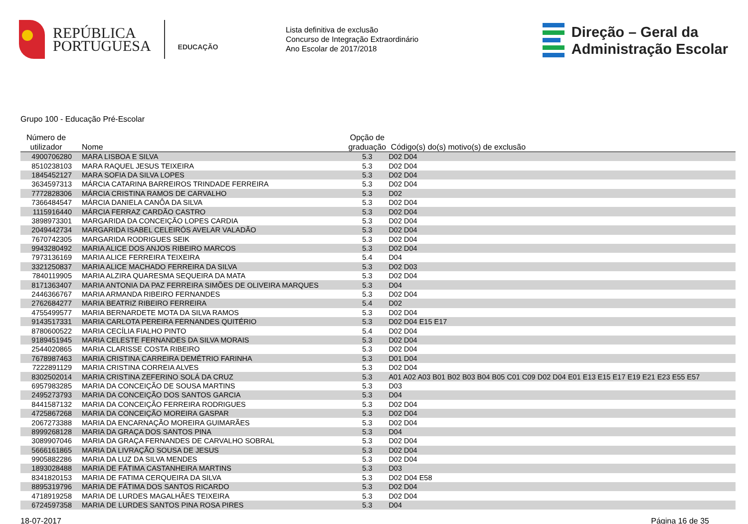REPÚBLICA
PORTUGUESA
EDUCAÇÃO
Lista definitiva de exclusão
Concurso de Integração Extraordinário
Ano Escolar de 2017/2018
Direção – Geral da
Administração Escolar
Grupo 100 - Educação Pré-Escolar
| Número de utilizador | Nome | Opção de graduação | Código(s) do(s) motivo(s) de exclusão |
| --- | --- | --- | --- |
| 4900706280 | MARA LISBOA E SILVA | 5.3 | D02 D04 |
| 8510238103 | MARA RAQUEL JESUS TEIXEIRA | 5.3 | D02 D04 |
| 1845452127 | MARA SOFIA DA SILVA LOPES | 5.3 | D02 D04 |
| 3634597313 | MÁRCIA CATARINA BARREIROS TRINDADE FERREIRA | 5.3 | D02 D04 |
| 7772828306 | MÁRCIA CRISTINA RAMOS DE CARVALHO | 5.3 | D02 |
| 7366484547 | MÁRCIA DANIELA CANÔA DA SILVA | 5.3 | D02 D04 |
| 1115916440 | MÁRCIA FERRAZ CARDÃO CASTRO | 5.3 | D02 D04 |
| 3898973301 | MARGARIDA DA CONCEIÇÃO LOPES CARDIA | 5.3 | D02 D04 |
| 2049442734 | MARGARIDA ISABEL CELEIRÓS AVELAR VALADÃO | 5.3 | D02 D04 |
| 7670742305 | MARGARIDA RODRIGUES SEIK | 5.3 | D02 D04 |
| 9943280492 | MARIA ALICE DOS ANJOS RIBEIRO MARCOS | 5.3 | D02 D04 |
| 7973136169 | MARIA ALICE FERREIRA TEIXEIRA | 5.4 | D04 |
| 3321250837 | MARIA ALICE MACHADO FERREIRA DA SILVA | 5.3 | D02 D03 |
| 7840119905 | MARIA ALZIRA QUARESMA SEQUEIRA DA MATA | 5.3 | D02 D04 |
| 8171363407 | MARIA ANTONIA DA PAZ FERREIRA SIMÕES DE OLIVEIRA MARQUES | 5.3 | D04 |
| 2446366767 | MARIA ARMANDA RIBEIRO FERNANDES | 5.3 | D02 D04 |
| 2762684277 | MARIA BEATRIZ RIBEIRO FERREIRA | 5.4 | D02 |
| 4755499577 | MARIA BERNARDETE MOTA DA SILVA RAMOS | 5.3 | D02 D04 |
| 9143517331 | MARIA CARLOTA PEREIRA FERNANDES QUITÉRIO | 5.3 | D02 D04 E15 E17 |
| 8780600522 | MARIA CECÍLIA FIALHO PINTO | 5.4 | D02 D04 |
| 9189451945 | MARIA CELESTE FERNANDES DA SILVA MORAIS | 5.3 | D02 D04 |
| 2544020865 | MARIA CLARISSE COSTA RIBEIRO | 5.3 | D02 D04 |
| 7678987463 | MARIA CRISTINA CARREIRA DEMÉTRIO FARINHA | 5.3 | D01 D04 |
| 7222891129 | MARIA CRISTINA CORREIA ALVES | 5.3 | D02 D04 |
| 8302502014 | MARIA CRISTINA ZEFERINO SOLÁ DA CRUZ | 5.3 | A01 A02 A03 B01 B02 B03 B04 B05 C01 C09 D02 D04 E01 E13 E15 E17 E19 E21 E23 E55 E57 |
| 6957983285 | MARIA DA CONCEIÇÃO DE SOUSA MARTINS | 5.3 | D03 |
| 2495273793 | MARIA DA CONCEIÇÃO DOS SANTOS GARCIA | 5.3 | D04 |
| 8441587132 | MARIA DA CONCEIÇÃO FERREIRA RODRIGUES | 5.3 | D02 D04 |
| 4725867268 | MARIA DA CONCEIÇÃO MOREIRA GASPAR | 5.3 | D02 D04 |
| 2067273388 | MARIA DA ENCARNAÇÃO MOREIRA GUIMARÃES | 5.3 | D02 D04 |
| 8999268128 | MARIA DA GRAÇA DOS SANTOS PINA | 5.3 | D04 |
| 3089907046 | MARIA DA GRAÇA FERNANDES DE CARVALHO SOBRAL | 5.3 | D02 D04 |
| 5666161865 | MARIA DA LIVRAÇÃO SOUSA DE JESUS | 5.3 | D02 D04 |
| 9905882286 | MARIA DA LUZ DA SILVA MENDES | 5.3 | D02 D04 |
| 1893028488 | MARIA DE FÁTIMA CASTANHEIRA MARTINS | 5.3 | D03 |
| 8341820153 | MARIA DE FATIMA CERQUEIRA DA SILVA | 5.3 | D02 D04 E58 |
| 8895319796 | MARIA DE FÁTIMA DOS SANTOS RICARDO | 5.3 | D02 D04 |
| 4718919258 | MARIA DE LURDES MAGALHÃES TEIXEIRA | 5.3 | D02 D04 |
| 6724597358 | MARIA DE LURDES SANTOS PINA ROSA PIRES | 5.3 | D04 |
18-07-2017 Página 16 de 35